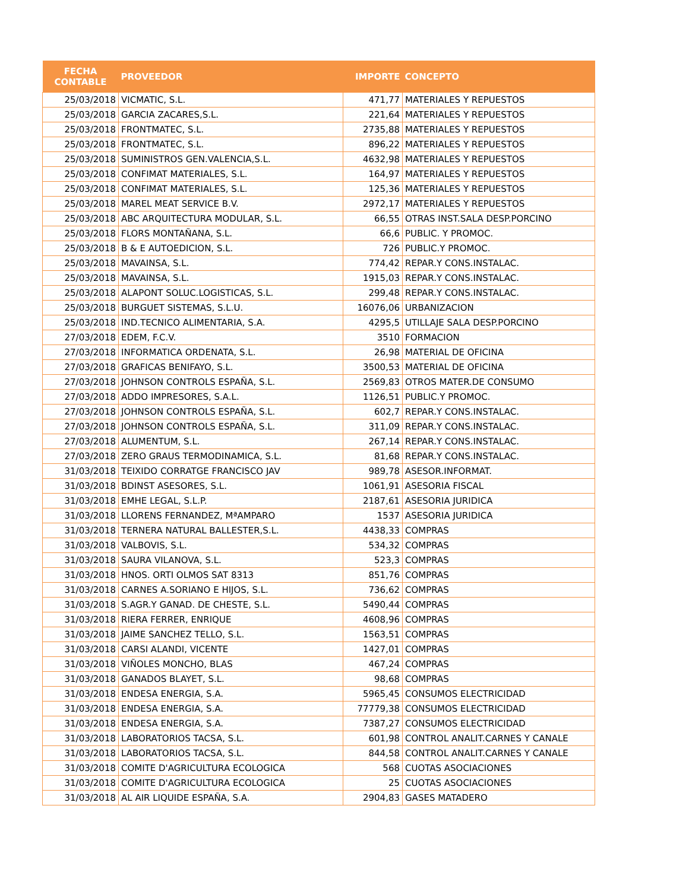| FECHA CONTABLE | PROVEEDOR | IMPORTE | CONCEPTO |
| --- | --- | --- | --- |
| 25/03/2018 | VICMATIC, S.L. | 471,77 | MATERIALES Y REPUESTOS |
| 25/03/2018 | GARCIA ZACARES,S.L. | 221,64 | MATERIALES Y REPUESTOS |
| 25/03/2018 | FRONTMATEC, S.L. | 2735,88 | MATERIALES Y REPUESTOS |
| 25/03/2018 | FRONTMATEC, S.L. | 896,22 | MATERIALES Y REPUESTOS |
| 25/03/2018 | SUMINISTROS GEN.VALENCIA,S.L. | 4632,98 | MATERIALES Y REPUESTOS |
| 25/03/2018 | CONFIMAT MATERIALES, S.L. | 164,97 | MATERIALES Y REPUESTOS |
| 25/03/2018 | CONFIMAT MATERIALES, S.L. | 125,36 | MATERIALES Y REPUESTOS |
| 25/03/2018 | MAREL MEAT SERVICE B.V. | 2972,17 | MATERIALES Y REPUESTOS |
| 25/03/2018 | ABC ARQUITECTURA MODULAR, S.L. | 66,55 | OTRAS INST.SALA DESP.PORCINO |
| 25/03/2018 | FLORS MONTAÑANA, S.L. | 66,6 | PUBLIC. Y PROMOC. |
| 25/03/2018 | B & E AUTOEDICION, S.L. | 726 | PUBLIC.Y PROMOC. |
| 25/03/2018 | MAVAINSA, S.L. | 774,42 | REPAR.Y CONS.INSTALAC. |
| 25/03/2018 | MAVAINSA, S.L. | 1915,03 | REPAR.Y CONS.INSTALAC. |
| 25/03/2018 | ALAPONT SOLUC.LOGISTICAS, S.L. | 299,48 | REPAR.Y CONS.INSTALAC. |
| 25/03/2018 | BURGUET SISTEMAS, S.L.U. | 16076,06 | URBANIZACION |
| 25/03/2018 | IND.TECNICO ALIMENTARIA, S.A. | 4295,5 | UTILLAJE SALA DESP.PORCINO |
| 27/03/2018 | EDEM, F.C.V. | 3510 | FORMACION |
| 27/03/2018 | INFORMATICA ORDENATA, S.L. | 26,98 | MATERIAL DE OFICINA |
| 27/03/2018 | GRAFICAS BENIFAYO, S.L. | 3500,53 | MATERIAL DE OFICINA |
| 27/03/2018 | JOHNSON CONTROLS ESPAÑA, S.L. | 2569,83 | OTROS MATER.DE CONSUMO |
| 27/03/2018 | ADDO IMPRESORES, S.A.L. | 1126,51 | PUBLIC.Y PROMOC. |
| 27/03/2018 | JOHNSON CONTROLS ESPAÑA, S.L. | 602,7 | REPAR.Y CONS.INSTALAC. |
| 27/03/2018 | JOHNSON CONTROLS ESPAÑA, S.L. | 311,09 | REPAR.Y CONS.INSTALAC. |
| 27/03/2018 | ALUMENTUM, S.L. | 267,14 | REPAR.Y CONS.INSTALAC. |
| 27/03/2018 | ZERO GRAUS TERMODINAMICA, S.L. | 81,68 | REPAR.Y CONS.INSTALAC. |
| 31/03/2018 | TEIXIDO CORRATGE FRANCISCO JAV | 989,78 | ASESOR.INFORMAT. |
| 31/03/2018 | BDINST ASESORES, S.L. | 1061,91 | ASESORIA FISCAL |
| 31/03/2018 | EMHE LEGAL, S.L.P. | 2187,61 | ASESORIA JURIDICA |
| 31/03/2018 | LLORENS FERNANDEZ, MªAMPARO | 1537 | ASESORIA JURIDICA |
| 31/03/2018 | TERNERA NATURAL BALLESTER,S.L. | 4438,33 | COMPRAS |
| 31/03/2018 | VALBOVIS, S.L. | 534,32 | COMPRAS |
| 31/03/2018 | SAURA VILANOVA, S.L. | 523,3 | COMPRAS |
| 31/03/2018 | HNOS. ORTI OLMOS SAT 8313 | 851,76 | COMPRAS |
| 31/03/2018 | CARNES A.SORIANO E HIJOS, S.L. | 736,62 | COMPRAS |
| 31/03/2018 | S.AGR.Y GANAD. DE CHESTE, S.L. | 5490,44 | COMPRAS |
| 31/03/2018 | RIERA FERRER, ENRIQUE | 4608,96 | COMPRAS |
| 31/03/2018 | JAIME SANCHEZ TELLO, S.L. | 1563,51 | COMPRAS |
| 31/03/2018 | CARSI ALANDI, VICENTE | 1427,01 | COMPRAS |
| 31/03/2018 | VIÑOLES MONCHO, BLAS | 467,24 | COMPRAS |
| 31/03/2018 | GANADOS BLAYET, S.L. | 98,68 | COMPRAS |
| 31/03/2018 | ENDESA ENERGIA, S.A. | 5965,45 | CONSUMOS ELECTRICIDAD |
| 31/03/2018 | ENDESA ENERGIA, S.A. | 77779,38 | CONSUMOS ELECTRICIDAD |
| 31/03/2018 | ENDESA ENERGIA, S.A. | 7387,27 | CONSUMOS ELECTRICIDAD |
| 31/03/2018 | LABORATORIOS TACSA, S.L. | 601,98 | CONTROL ANALIT.CARNES Y CANALE |
| 31/03/2018 | LABORATORIOS TACSA, S.L. | 844,58 | CONTROL ANALIT.CARNES Y CANALE |
| 31/03/2018 | COMITE D'AGRICULTURA ECOLOGICA | 568 | CUOTAS ASOCIACIONES |
| 31/03/2018 | COMITE D'AGRICULTURA ECOLOGICA | 25 | CUOTAS ASOCIACIONES |
| 31/03/2018 | AL AIR LIQUIDE ESPAÑA, S.A. | 2904,83 | GASES MATADERO |